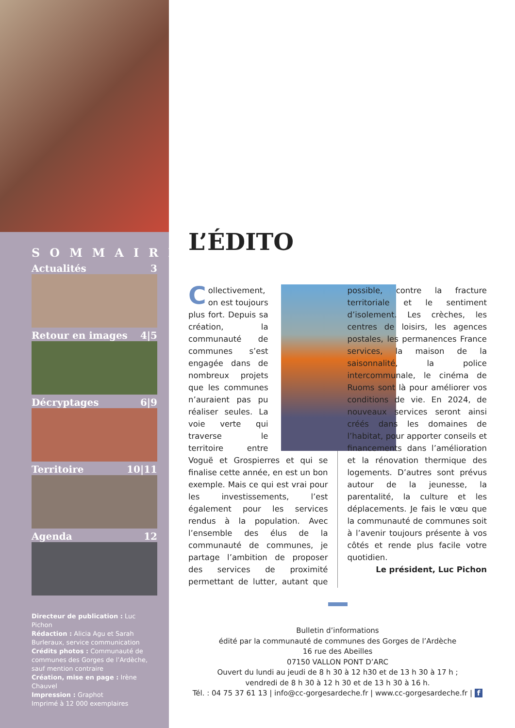SOMMAIRE
Actualités 3
Retour en images 4|5
Décryptages 6|9
Territoire 10|11
Agenda 12
Directeur de publication : Luc Pichon
Rédaction : Alicia Agu et Sarah Burleraux, service communication
Crédits photos : Communauté de communes des Gorges de l’Ardèche, sauf mention contraire
Création, mise en page : Irène Chauvel
Impression : Graphot
Imprimé à 12 000 exemplaires
L’ÉDITO
Collectivement, on est toujours plus fort. Depuis sa création, la communauté de communes s’est engagée dans de nombreux projets que les communes n’auraient pas pu réaliser seules. La voie verte qui traverse le territoire entre Voguë et Grospierres et qui se finalise cette année, en est un bon exemple. Mais ce qui est vrai pour les investissements, l’est également pour les services rendus à la population. Avec l’ensemble des élus de la communauté de communes, je partage l’ambition de proposer des services de proximité permettant de lutter, autant que possible, contre la fracture territoriale et le sentiment d’isolement. Les crèches, les centres de loisirs, les agences postales, les permanences France services, la maison de la saisonnalité, la police intercommunale, le cinéma de Ruoms sont là pour améliorer vos conditions de vie. En 2024, de nouveaux services seront ainsi créés dans les domaines de l’habitat, pour apporter conseils et financements dans l’amélioration et la rénovation thermique des logements. D’autres sont prévus autour de la jeunesse, la parentalité, la culture et les déplacements. Je fais le vœu que la communauté de communes soit à l’avenir toujours présente à vos côtés et rende plus facile votre quotidien.
Le président, Luc Pichon
Bulletin d’informations
édité par la communauté de communes des Gorges de l’Ardèche
16 rue des Abeilles
07150 VALLON PONT D’ARC
Ouvert du lundi au jeudi de 8 h 30 à 12 h30 et de 13 h 30 à 17 h ;
vendredi de 8 h 30 à 12 h 30 et de 13 h 30 à 16 h.
Tél. : 04 75 37 61 13 | info@cc-gorgesardeche.fr | www.cc-gorgesardeche.fr | f